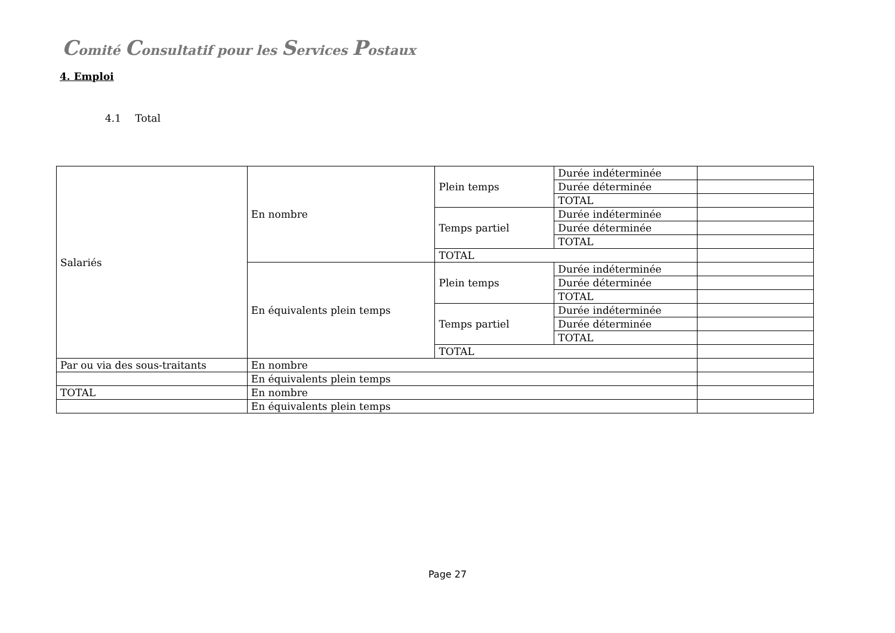Comité Consultatif pour les Services Postaux
4. Emploi
4.1 Total
| Salariés | En nombre | Plein temps | Durée indéterminée | |
| | | | Durée déterminée | |
| | | | TOTAL | |
| | | Temps partiel | Durée indéterminée | |
| | | | Durée déterminée | |
| | | | TOTAL | |
| | | TOTAL | | |
| | En équivalents plein temps | Plein temps | Durée indéterminée | |
| | | | Durée déterminée | |
| | | | TOTAL | |
| | | Temps partiel | Durée indéterminée | |
| | | | Durée déterminée | |
| | | | TOTAL | |
| | | TOTAL | | |
| Par ou via des sous-traitants | En nombre | | | |
| | En équivalents plein temps | | | |
| TOTAL | En nombre | | | |
| | En équivalents plein temps | | | |
Page 27